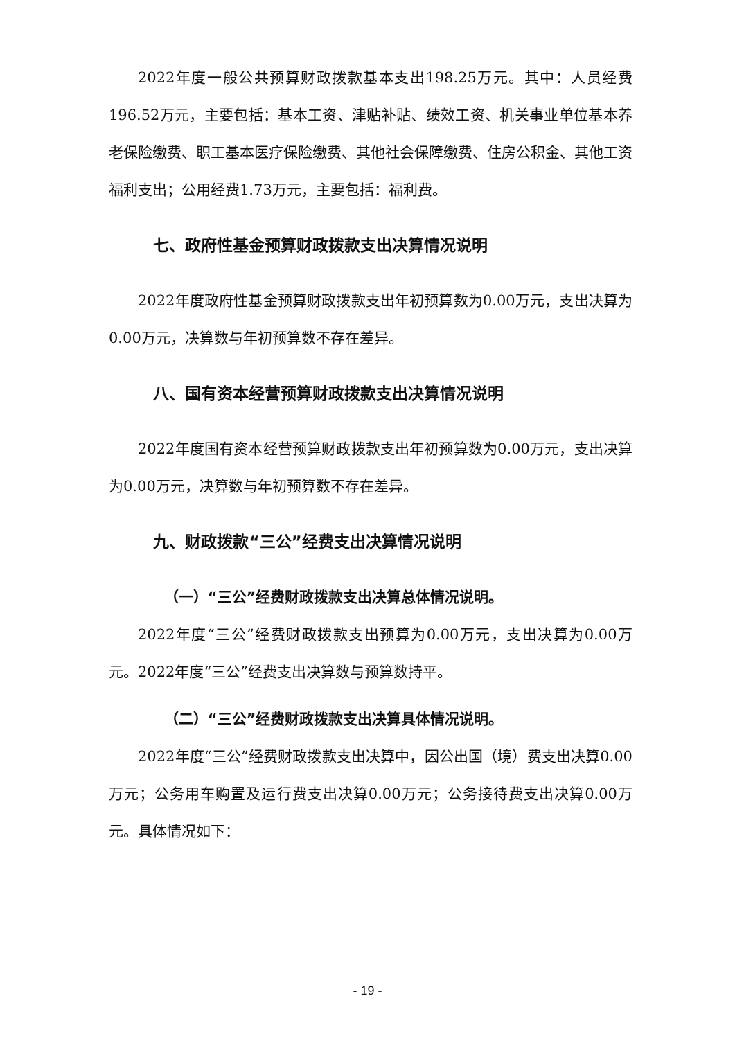2022年度一般公共预算财政拨款基本支出198.25万元。其中：人员经费196.52万元，主要包括：基本工资、津贴补贴、绩效工资、机关事业单位基本养老保险缴费、职工基本医疗保险缴费、其他社会保障缴费、住房公积金、其他工资福利支出；公用经费1.73万元，主要包括：福利费。
七、政府性基金预算财政拨款支出决算情况说明
2022年度政府性基金预算财政拨款支出年初预算数为0.00万元，支出决算为0.00万元，决算数与年初预算数不存在差异。
八、国有资本经营预算财政拨款支出决算情况说明
2022年度国有资本经营预算财政拨款支出年初预算数为0.00万元，支出决算为0.00万元，决算数与年初预算数不存在差异。
九、财政拨款“三公”经费支出决算情况说明
（一）“三公”经费财政拨款支出决算总体情况说明。
2022年度“三公”经费财政拨款支出预算为0.00万元，支出决算为0.00万元。2022年度“三公”经费支出决算数与预算数持平。
（二）“三公”经费财政拨款支出决算具体情况说明。
2022年度“三公”经费财政拨款支出决算中，因公出国（境）费支出决算0.00万元；公务用车购置及运行费支出决算0.00万元；公务接待费支出决算0.00万元。具体情况如下：
- 19 -